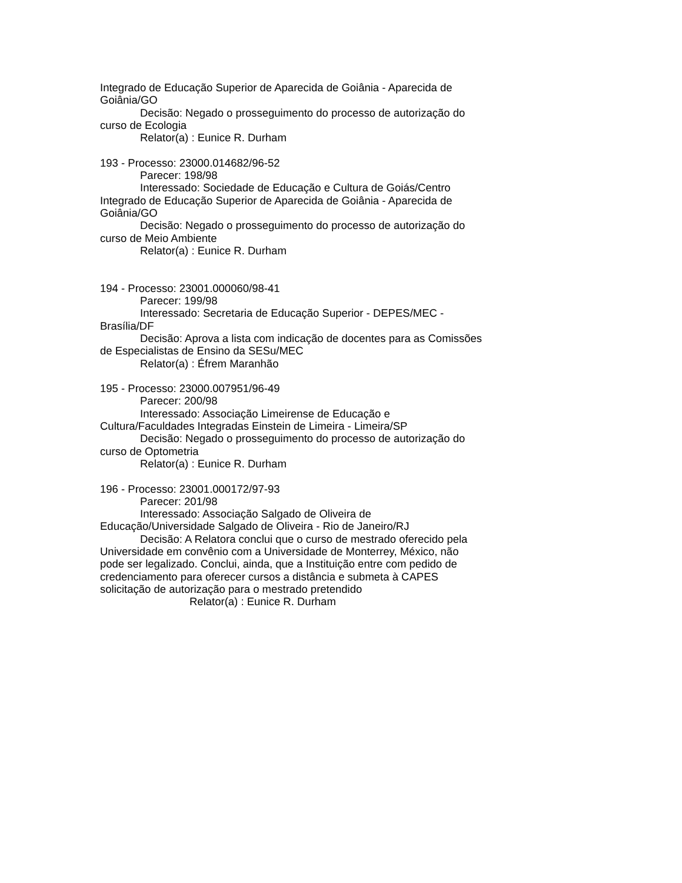Integrado de Educação Superior de Aparecida de Goiânia - Aparecida de Goiânia/GO
Decisão: Negado o prosseguimento do processo de autorização do curso de Ecologia
Relator(a) : Eunice R. Durham
193 - Processo: 23000.014682/96-52
Parecer: 198/98
Interessado: Sociedade de Educação e Cultura de Goiás/Centro Integrado de Educação Superior de Aparecida de Goiânia - Aparecida de Goiânia/GO
Decisão: Negado o prosseguimento do processo de autorização do curso de Meio Ambiente
Relator(a) : Eunice R. Durham
194 - Processo: 23001.000060/98-41
Parecer: 199/98
Interessado: Secretaria de Educação Superior - DEPES/MEC - Brasília/DF
Decisão: Aprova a lista com indicação de docentes para as Comissões de Especialistas de Ensino da SESu/MEC
Relator(a) : Éfrem Maranhão
195 - Processo: 23000.007951/96-49
Parecer: 200/98
Interessado: Associação Limeirense de Educação e Cultura/Faculdades Integradas Einstein de Limeira - Limeira/SP
Decisão: Negado o prosseguimento do processo de autorização do curso de Optometria
Relator(a) : Eunice R. Durham
196 - Processo: 23001.000172/97-93
Parecer: 201/98
Interessado: Associação Salgado de Oliveira de Educação/Universidade Salgado de Oliveira - Rio de Janeiro/RJ
Decisão: A Relatora conclui que o curso de mestrado oferecido pela Universidade em convênio com a Universidade de Monterrey, México, não pode ser legalizado. Conclui, ainda, que a Instituição entre com pedido de credenciamento para oferecer cursos a distância e submeta à CAPES solicitação de autorização para o mestrado pretendido
Relator(a) : Eunice R. Durham